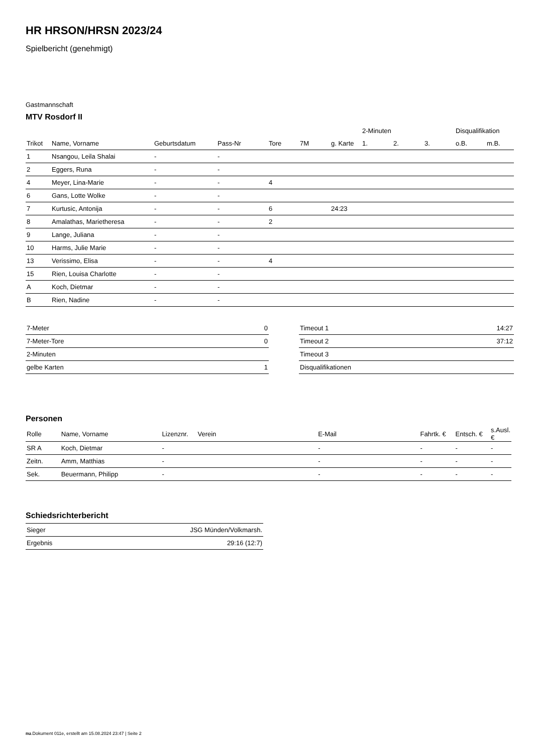HR HRSON/HRSN 2023/24
Spielbericht (genehmigt)
Gastmannschaft
MTV Rosdorf II
| | | | | | | | 2-Minuten | | | Disqualifikation | |
| --- | --- | --- | --- | --- | --- | --- | --- | --- | --- | --- | --- |
| Trikot | Name, Vorname | Geburtsdatum | Pass-Nr | Tore | 7M | g. Karte | 1. | 2. | 3. | o.B. | m.B. |
| 1 | Nsangou, Leila Shalai | - | - | | | | | | | | |
| 2 | Eggers, Runa | - | - | | | | | | | | |
| 4 | Meyer, Lina-Marie | - | - | 4 | | | | | | | |
| 6 | Gans, Lotte Wolke | - | - | | | | | | | | |
| 7 | Kurtusic, Antonija | - | - | 6 | | 24:23 | | | | | |
| 8 | Amalathas, Marietheresa | - | - | 2 | | | | | | | |
| 9 | Lange, Juliana | - | - | | | | | | | | |
| 10 | Harms, Julie Marie | - | - | | | | | | | | |
| 13 | Verissimo, Elisa | - | - | 4 | | | | | | | |
| 15 | Rien, Louisa Charlotte | - | - | | | | | | | | |
| A | Koch, Dietmar | - | - | | | | | | | | |
| B | Rien, Nadine | - | - | | | | | | | | |
| 7-Meter | 0 |
| 7-Meter-Tore | 0 |
| 2-Minuten | |
| gelbe Karten | 1 |
| Timeout 1 | 14:27 |
| Timeout 2 | 37:12 |
| Timeout 3 | |
| Disqualifikationen | |
Personen
| Rolle | Name, Vorname | Lizenznr. | Verein | E-Mail | Fahrtk. € | Entsch. € | s.Ausl. € |
| --- | --- | --- | --- | --- | --- | --- | --- |
| SR A | Koch, Dietmar | - | | - | - | - | - |
| Zeitn. | Amm, Matthias | - | | - | - | - | - |
| Sek. | Beuermann, Philipp | - | | - | - | - | - |
Schiedsrichterbericht
| Sieger | JSG Münden/Volkmarsh. |
| Ergebnis | 29:16 (12:7) |
nu.Dokument 011e, erstellt am 15.08.2024 23:47 | Seite 2